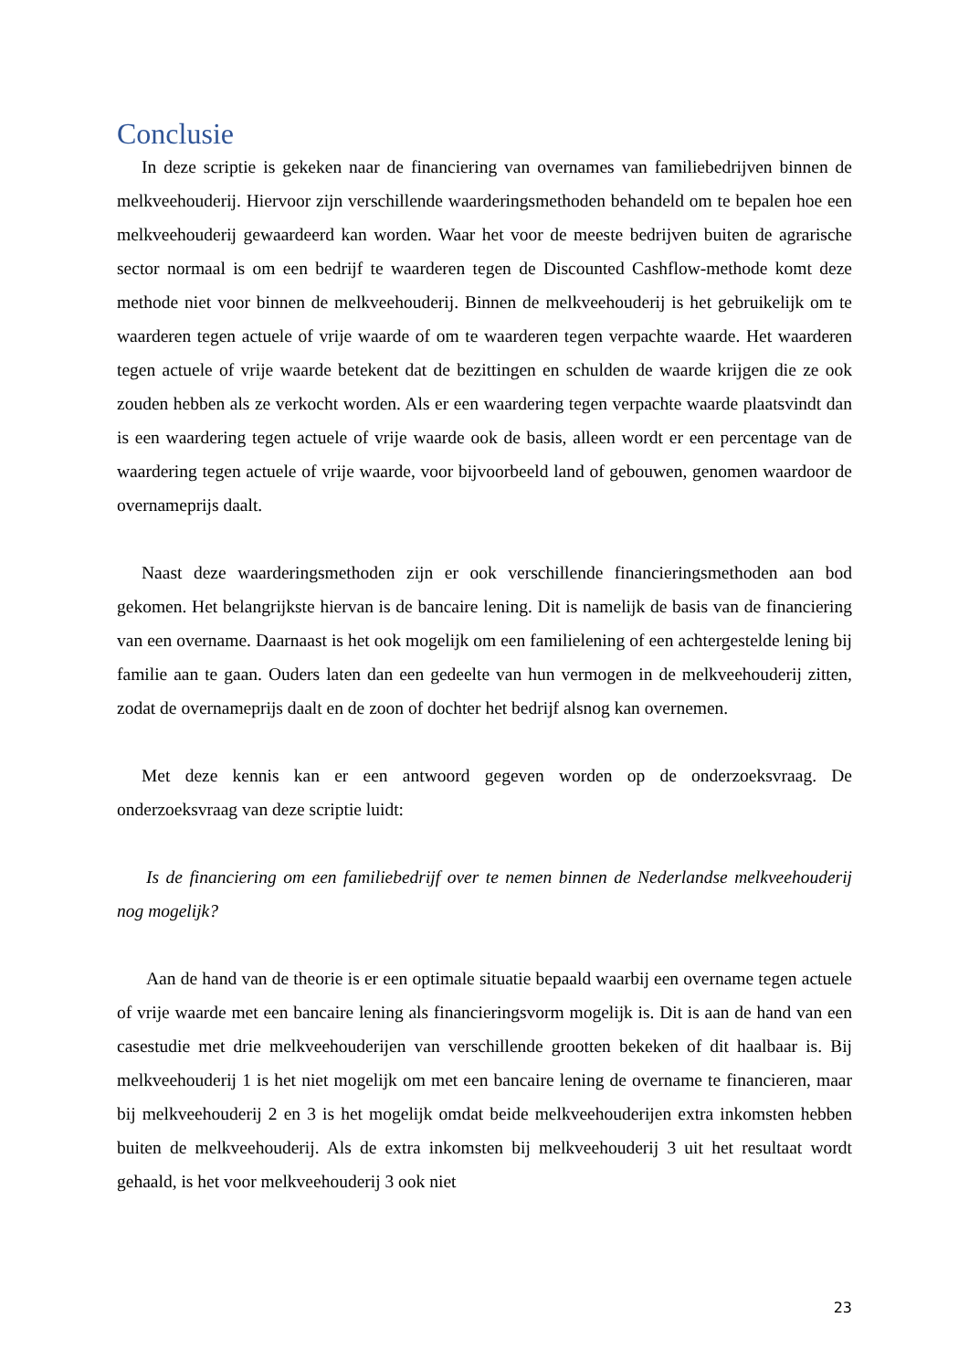Conclusie
In deze scriptie is gekeken naar de financiering van overnames van familiebedrijven binnen de melkveehouderij. Hiervoor zijn verschillende waarderingsmethoden behandeld om te bepalen hoe een melkveehouderij gewaardeerd kan worden. Waar het voor de meeste bedrijven buiten de agrarische sector normaal is om een bedrijf te waarderen tegen de Discounted Cashflow-methode komt deze methode niet voor binnen de melkveehouderij. Binnen de melkveehouderij is het gebruikelijk om te waarderen tegen actuele of vrije waarde of om te waarderen tegen verpachte waarde. Het waarderen tegen actuele of vrije waarde betekent dat de bezittingen en schulden de waarde krijgen die ze ook zouden hebben als ze verkocht worden. Als er een waardering tegen verpachte waarde plaatsvindt dan is een waardering tegen actuele of vrije waarde ook de basis, alleen wordt er een percentage van de waardering tegen actuele of vrije waarde, voor bijvoorbeeld land of gebouwen, genomen waardoor de overnameprijs daalt.
Naast deze waarderingsmethoden zijn er ook verschillende financieringsmethoden aan bod gekomen. Het belangrijkste hiervan is de bancaire lening. Dit is namelijk de basis van de financiering van een overname. Daarnaast is het ook mogelijk om een familielening of een achtergestelde lening bij familie aan te gaan. Ouders laten dan een gedeelte van hun vermogen in de melkveehouderij zitten, zodat de overnameprijs daalt en de zoon of dochter het bedrijf alsnog kan overnemen.
Met deze kennis kan er een antwoord gegeven worden op de onderzoeksvraag. De onderzoeksvraag van deze scriptie luidt:
Is de financiering om een familiebedrijf over te nemen binnen de Nederlandse melkveehouderij nog mogelijk?
Aan de hand van de theorie is er een optimale situatie bepaald waarbij een overname tegen actuele of vrije waarde met een bancaire lening als financieringsvorm mogelijk is. Dit is aan de hand van een casestudie met drie melkveehouderijen van verschillende grootten bekeken of dit haalbaar is. Bij melkveehouderij 1 is het niet mogelijk om met een bancaire lening de overname te financieren, maar bij melkveehouderij 2 en 3 is het mogelijk omdat beide melkveehouderijen extra inkomsten hebben buiten de melkveehouderij. Als de extra inkomsten bij melkveehouderij 3 uit het resultaat wordt gehaald, is het voor melkveehouderij 3 ook niet
23